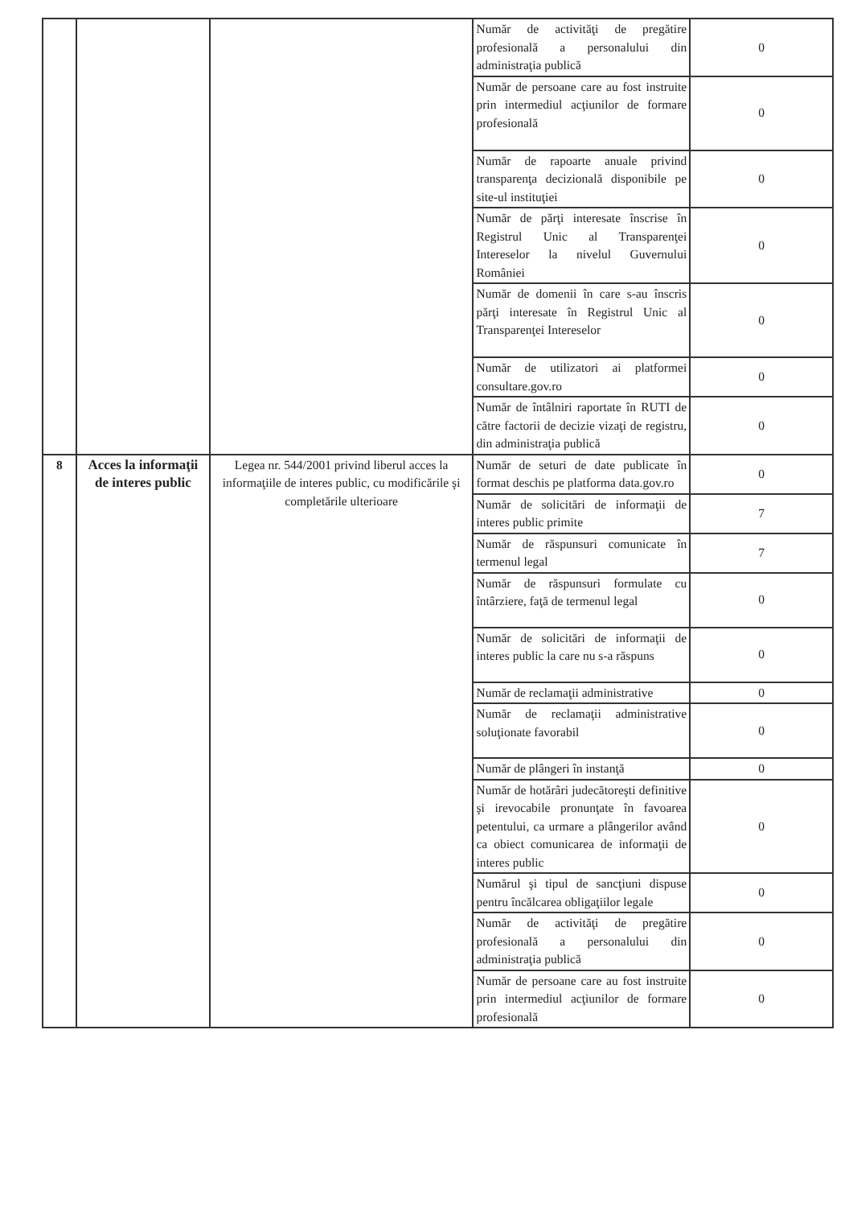| | | | Număr de activităţi de pregătire profesională a personalului din administraţia publică | 0 |
| | | | Număr de persoane care au fost instruite prin intermediul acţiunilor de formare profesională | 0 |
| | | | Număr de rapoarte anuale privind transparenţa decizională disponibile pe site-ul instituţiei | 0 |
| | | | Număr de părţi interesate înscrise în Registrul Unic al Transparenţei Intereselor la nivelul Guvernului României | 0 |
| | | | Număr de domenii în care s-au înscris părţi interesate în Registrul Unic al Transparenţei Intereselor | 0 |
| | | | Număr de utilizatori ai platformei consultare.gov.ro | 0 |
| | | | Număr de întâlniri raportate în RUTI de către factorii de decizie vizaţi de registru, din administraţia publică | 0 |
| 8 | Acces la informaţii de interes public | Legea nr. 544/2001 privind liberul acces la informaţiile de interes public, cu modificările şi completările ulterioare | Număr de seturi de date publicate în format deschis pe platforma data.gov.ro | 0 |
| | | | Număr de solicitări de informaţii de interes public primite | 7 |
| | | | Număr de răspunsuri comunicate în termenul legal | 7 |
| | | | Număr de răspunsuri formulate cu întârziere, faţă de termenul legal | 0 |
| | | | Număr de solicitări de informaţii de interes public la care nu s-a răspuns | 0 |
| | | | Număr de reclamaţii administrative | 0 |
| | | | Număr de reclamaţii administrative soluţionate favorabil | 0 |
| | | | Număr de plângeri în instanţă | 0 |
| | | | Număr de hotărâri judecătoreşti definitive şi irevocabile pronunţate în favoarea petentului, ca urmare a plângerilor având ca obiect comunicarea de informaţii de interes public | 0 |
| | | | Numărul şi tipul de sancţiuni dispuse pentru încălcarea obligaţiilor legale | 0 |
| | | | Număr de activităţi de pregătire profesională a personalului din administraţia publică | 0 |
| | | | Număr de persoane care au fost instruite prin intermediul acţiunilor de formare profesională | 0 |